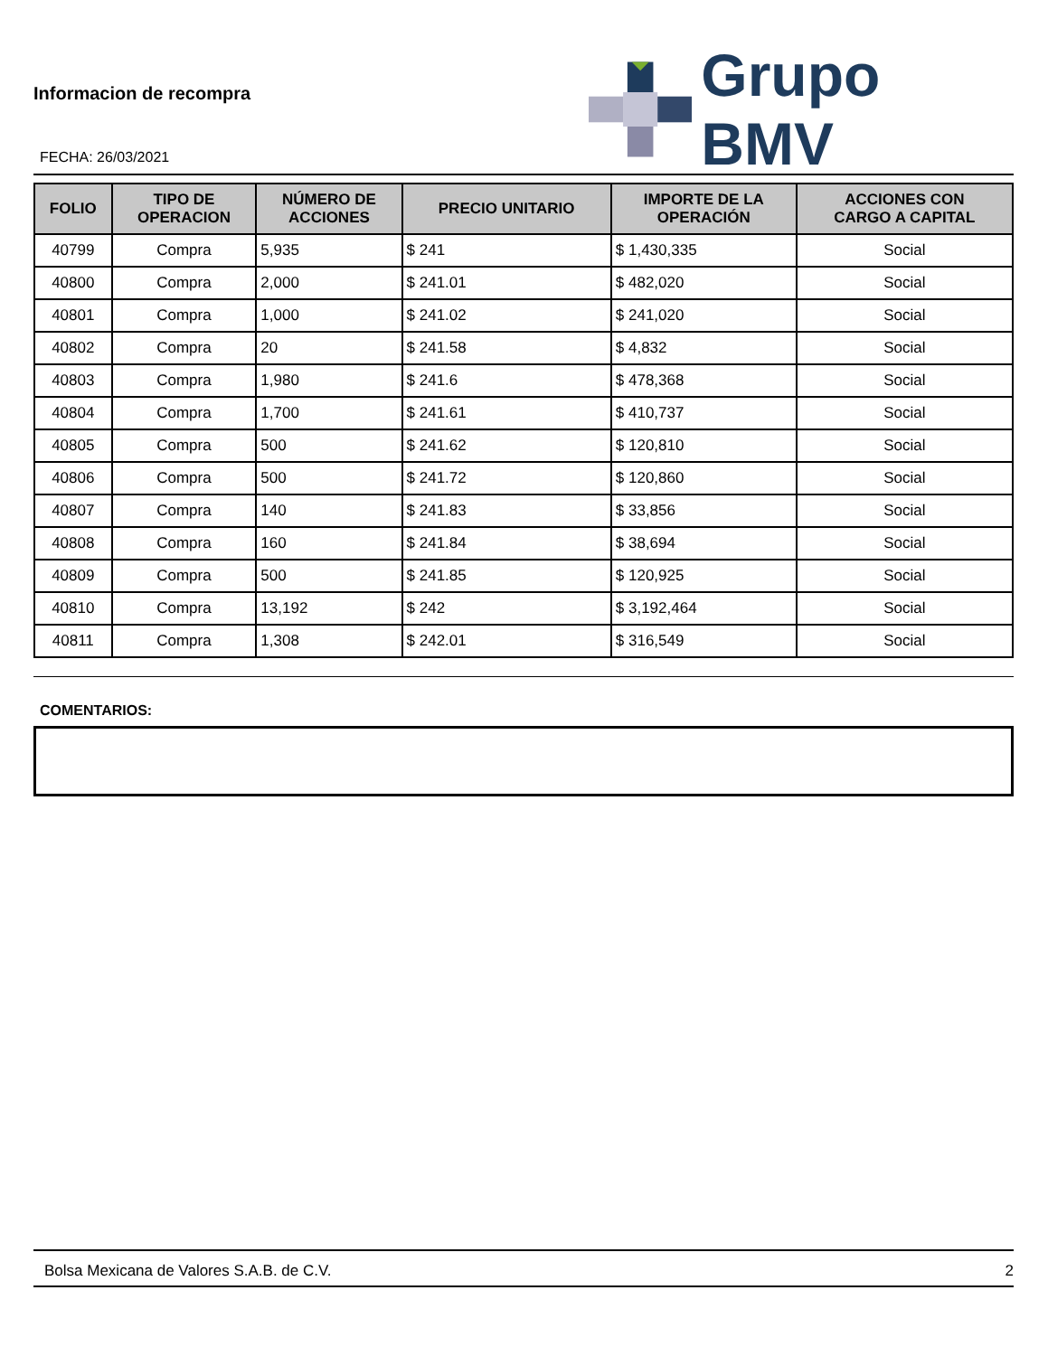Informacion de recompra
FECHA: 26/03/2021
Grupo BMV
| FOLIO | TIPO DE OPERACION | NÚMERO DE ACCIONES | PRECIO UNITARIO | IMPORTE DE LA OPERACIÓN | ACCIONES CON CARGO A CAPITAL |
| --- | --- | --- | --- | --- | --- |
| 40799 | Compra | 5,935 | $ 241 | $ 1,430,335 | Social |
| 40800 | Compra | 2,000 | $ 241.01 | $ 482,020 | Social |
| 40801 | Compra | 1,000 | $ 241.02 | $ 241,020 | Social |
| 40802 | Compra | 20 | $ 241.58 | $ 4,832 | Social |
| 40803 | Compra | 1,980 | $ 241.6 | $ 478,368 | Social |
| 40804 | Compra | 1,700 | $ 241.61 | $ 410,737 | Social |
| 40805 | Compra | 500 | $ 241.62 | $ 120,810 | Social |
| 40806 | Compra | 500 | $ 241.72 | $ 120,860 | Social |
| 40807 | Compra | 140 | $ 241.83 | $ 33,856 | Social |
| 40808 | Compra | 160 | $ 241.84 | $ 38,694 | Social |
| 40809 | Compra | 500 | $ 241.85 | $ 120,925 | Social |
| 40810 | Compra | 13,192 | $ 242 | $ 3,192,464 | Social |
| 40811 | Compra | 1,308 | $ 242.01 | $ 316,549 | Social |
COMENTARIOS:
Bolsa Mexicana de Valores S.A.B. de C.V. 2